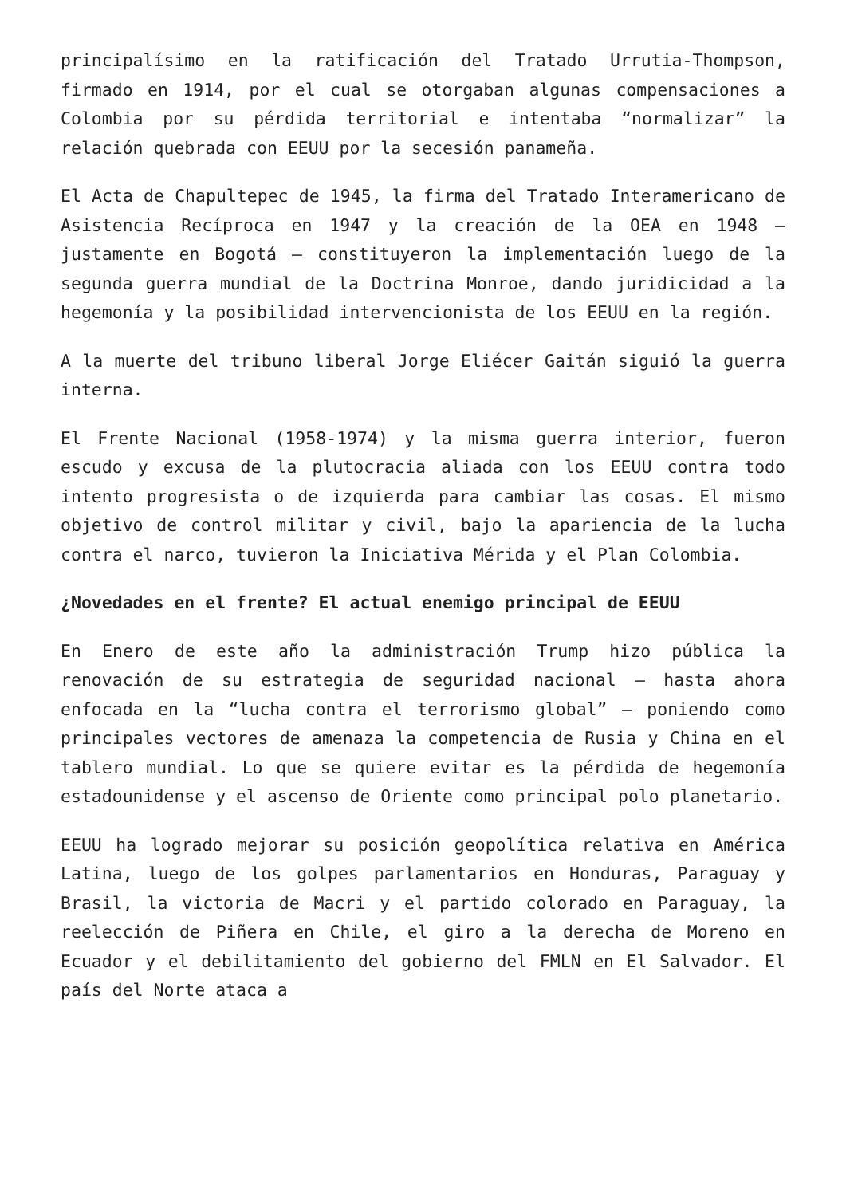principalísimo en la ratificación del Tratado Urrutia-Thompson, firmado en 1914, por el cual se otorgaban algunas compensaciones a Colombia por su pérdida territorial e intentaba “normalizar” la relación quebrada con EEUU por la secesión panameña.
El Acta de Chapultepec de 1945, la firma del Tratado Interamericano de Asistencia Recíproca en 1947 y la creación de la OEA en 1948 – justamente en Bogotá – constituyeron la implementación luego de la segunda guerra mundial de la Doctrina Monroe, dando juridicidad a la hegemonía y la posibilidad intervencionista de los EEUU en la región.
A la muerte del tribuno liberal Jorge Eliécer Gaitán siguió la guerra interna.
El Frente Nacional (1958-1974) y la misma guerra interior, fueron escudo y excusa de la plutocracia aliada con los EEUU contra todo intento progresista o de izquierda para cambiar las cosas. El mismo objetivo de control militar y civil, bajo la apariencia de la lucha contra el narco, tuvieron la Iniciativa Mérida y el Plan Colombia.
¿Novedades en el frente? El actual enemigo principal de EEUU
En Enero de este año la administración Trump hizo pública la renovación de su estrategia de seguridad nacional – hasta ahora enfocada en la “lucha contra el terrorismo global” – poniendo como principales vectores de amenaza la competencia de Rusia y China en el tablero mundial. Lo que se quiere evitar es la pérdida de hegemonía estadounidense y el ascenso de Oriente como principal polo planetario.
EEUU ha logrado mejorar su posición geopolítica relativa en América Latina, luego de los golpes parlamentarios en Honduras, Paraguay y Brasil, la victoria de Macri y el partido colorado en Paraguay, la reelección de Piñera en Chile, el giro a la derecha de Moreno en Ecuador y el debilitamiento del gobierno del FMLN en El Salvador. El país del Norte ataca a